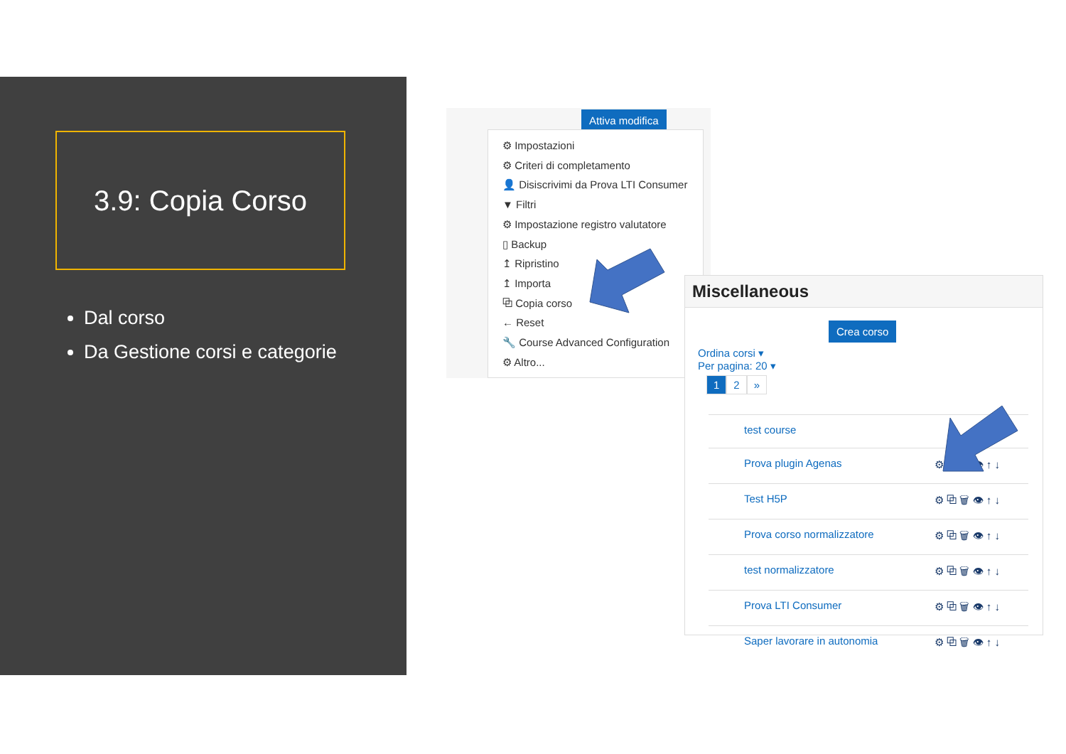3.9: Copia Corso
Dal corso
Da Gestione corsi e categorie
Attiva modifica
⚙ Impostazioni
⚙ Criteri di completamento
👤 Disiscrivimi da Prova LTI Consumer
▼ Filtri
⚙ Impostazione registro valutatore
▯ Backup
↥ Ripristino
↥ Importa
⧉ Copia corso
← Reset
🔧 Course Advanced Configuration
⚙ Altro...
Miscellaneous
Crea corso
Ordina corsi ▾
Per pagina: 20 ▾
1 2 »
test course ⚙ ⧉
Prova plugin Agenas ⚙ ⧉ 🗑 👁 ↑ ↓
Test H5P ⚙ ⧉ 🗑 👁 ↑ ↓
Prova corso normalizzatore ⚙ ⧉ 🗑 👁 ↑ ↓
test normalizzatore ⚙ ⧉ 🗑 👁 ↑ ↓
Prova LTI Consumer ⚙ ⧉ 🗑 👁 ↑ ↓
Saper lavorare in autonomia ⚙ ⧉ 🗑 👁 ↑ ↓